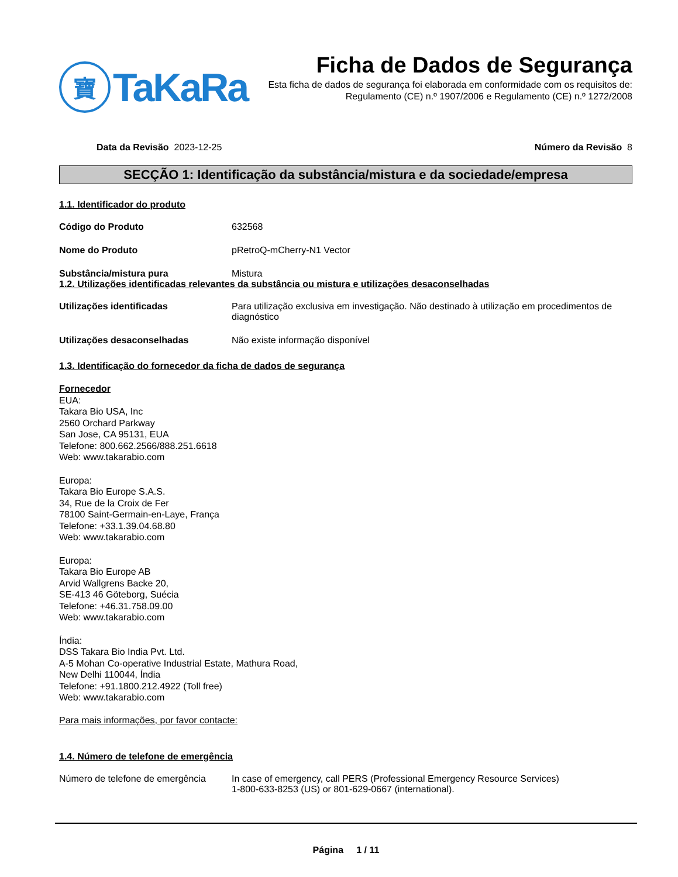寶
TaKaRa
Ficha de Dados de Segurança
Esta ficha de dados de segurança foi elaborada em conformidade com os requisitos de:
Regulamento (CE) n.º 1907/2006 e Regulamento (CE) n.º 1272/2008
Data da Revisão 2023-12-25 Número da Revisão 8
SECÇÃO 1: Identificação da substância/mistura e da sociedade/empresa
1.1. Identificador do produto
Código do Produto 632568
Nome do Produto pRetroQ-mCherry-N1 Vector
Substância/mistura pura Mistura
1.2. Utilizações identificadas relevantes da substância ou mistura e utilizações desaconselhadas
Utilizações identificadas Para utilização exclusiva em investigação. Não destinado à utilização em procedimentos de diagnóstico
Utilizações desaconselhadas Não existe informação disponível
1.3. Identificação do fornecedor da ficha de dados de segurança
Fornecedor
EUA:
Takara Bio USA, Inc
2560 Orchard Parkway
San Jose, CA 95131, EUA
Telefone: 800.662.2566/888.251.6618
Web: www.takarabio.com
Europa:
Takara Bio Europe S.A.S.
34, Rue de la Croix de Fer
78100 Saint-Germain-en-Laye, França
Telefone: +33.1.39.04.68.80
Web: www.takarabio.com
Europa:
Takara Bio Europe AB
Arvid Wallgrens Backe 20,
SE-413 46 Göteborg, Suécia
Telefone: +46.31.758.09.00
Web: www.takarabio.com
Índia:
DSS Takara Bio India Pvt. Ltd.
A-5 Mohan Co-operative Industrial Estate, Mathura Road,
New Delhi 110044, Índia
Telefone: +91.1800.212.4922 (Toll free)
Web: www.takarabio.com
Para mais informações, por favor contacte:
1.4. Número de telefone de emergência
Número de telefone de emergência
In case of emergency, call PERS (Professional Emergency Resource Services)
1-800-633-8253 (US) or 801-629-0667 (international).
Página 1 / 11